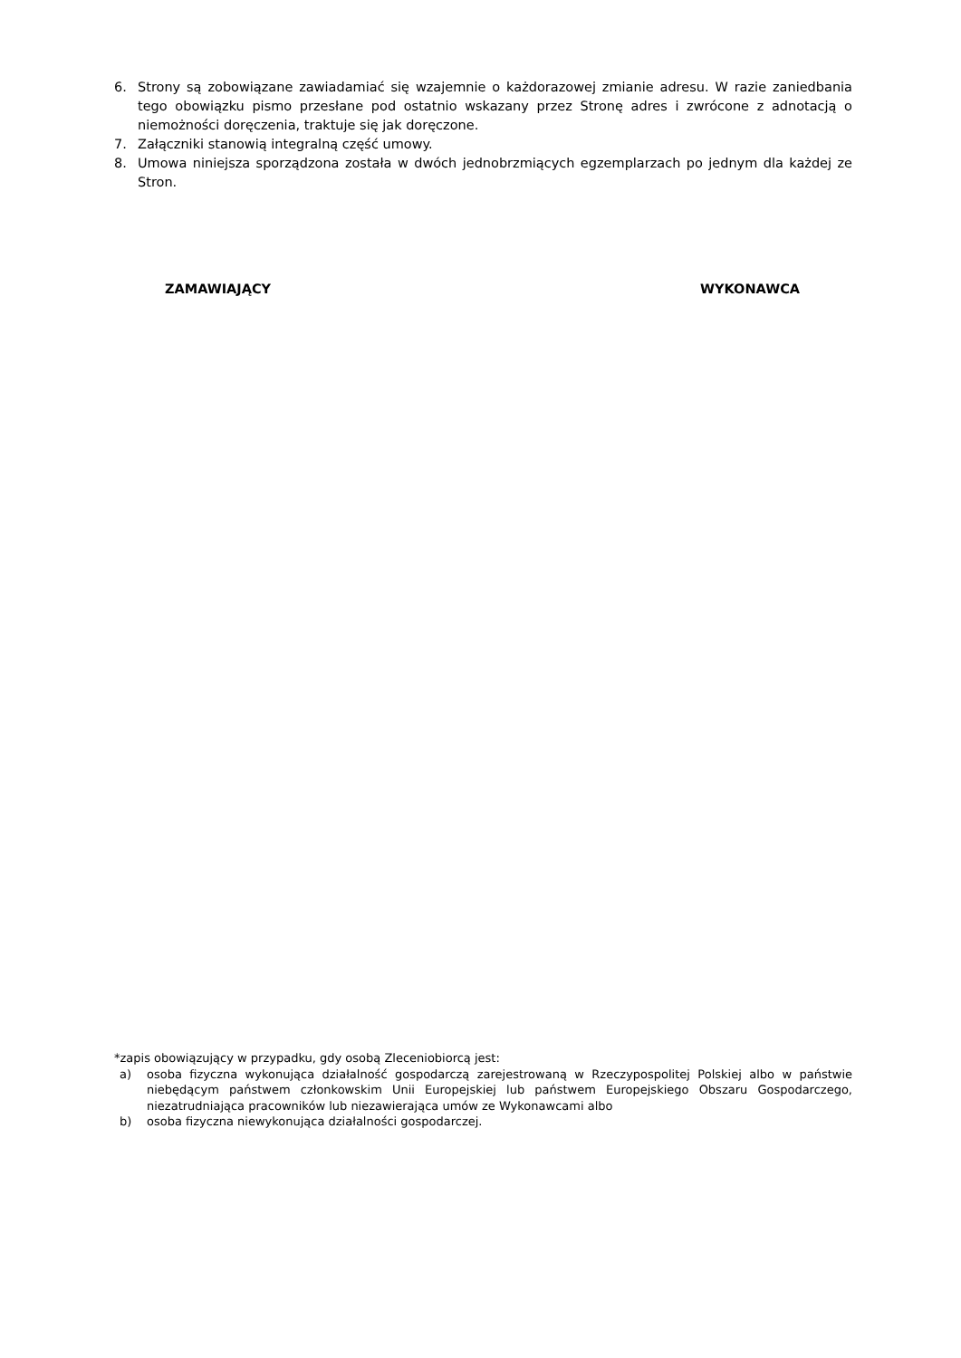6. Strony są zobowiązane zawiadamiać się wzajemnie o każdorazowej zmianie adresu. W razie zaniedbania tego obowiązku pismo przesłane pod ostatnio wskazany przez Stronę adres i zwrócone z adnotacją o niemożności doręczenia, traktuje się jak doręczone.
7. Załączniki stanowią integralną część umowy.
8. Umowa niniejsza sporządzona została w dwóch jednobrzmiących egzemplarzach po jednym dla każdej ze Stron.
ZAMAWIAJĄCY WYKONAWCA
*zapis obowiązujący w przypadku, gdy osobą Zleceniobiorcą jest:
a) osoba fizyczna wykonująca działalność gospodarczą zarejestrowaną w Rzeczypospolitej Polskiej albo w państwie niebędącym państwem członkowskim Unii Europejskiej lub państwem Europejskiego Obszaru Gospodarczego, niezatrudniająca pracowników lub niezawierająca umów ze Wykonawcami albo
b) osoba fizyczna niewykonująca działalności gospodarczej.